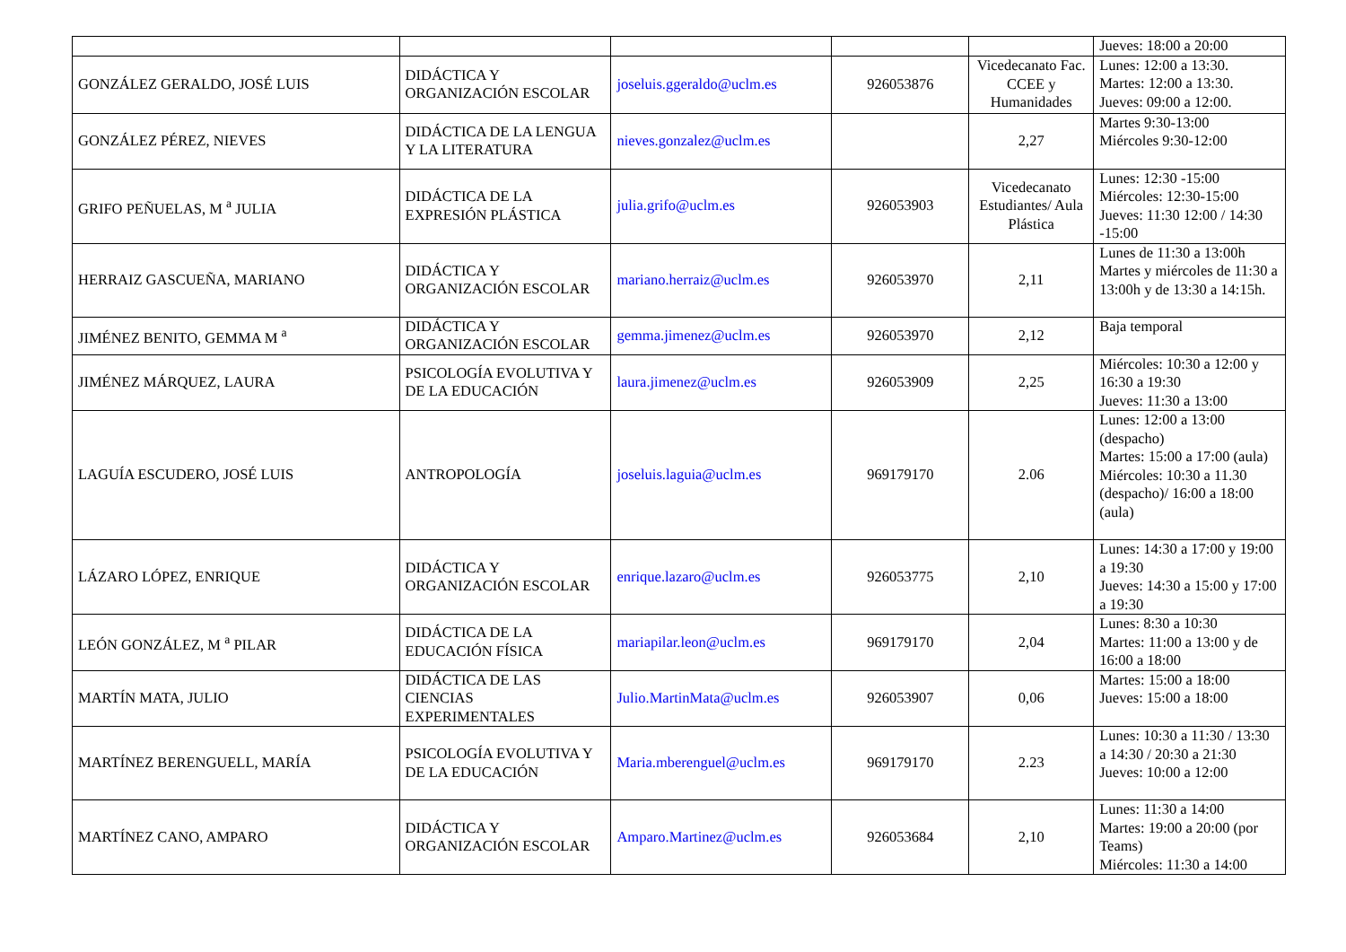| | | | | | Jueves: 18:00 a 20:00 |
| GONZÁLEZ GERALDO, JOSÉ LUIS | DIDÁCTICA Y ORGANIZACIÓN ESCOLAR | joseluis.ggeraldo@uclm.es | 926053876 | Vicedecanato Fac. CCEE y Humanidades | Lunes: 12:00 a 13:30. Martes: 12:00 a 13:30. Jueves: 09:00 a 12:00. |
| GONZÁLEZ PÉREZ, NIEVES | DIDÁCTICA DE LA LENGUA Y LA LITERATURA | nieves.gonzalez@uclm.es | | 2,27 | Martes 9:30-13:00 Miércoles 9:30-12:00 |
| GRIFO PEÑUELAS, M <sup>a</sup> JULIA | DIDÁCTICA DE LA EXPRESIÓN PLÁSTICA | julia.grifo@uclm.es | 926053903 | Vicedecanato Estudiantes/ Aula Plástica | Lunes: 12:30 -15:00 Miércoles: 12:30-15:00 Jueves: 11:30 12:00 / 14:30 -15:00 |
| HERRAIZ GASCUEÑA, MARIANO | DIDÁCTICA Y ORGANIZACIÓN ESCOLAR | mariano.herraiz@uclm.es | 926053970 | 2,11 | Lunes de 11:30 a 13:00h Martes y miércoles de 11:30 a 13:00h y de 13:30 a 14:15h. |
| JIMÉNEZ BENITO, GEMMA M <sup>a</sup> | DIDÁCTICA Y ORGANIZACIÓN ESCOLAR | gemma.jimenez@uclm.es | 926053970 | 2,12 | Baja temporal |
| JIMÉNEZ MÁRQUEZ, LAURA | PSICOLOGÍA EVOLUTIVA Y DE LA EDUCACIÓN | laura.jimenez@uclm.es | 926053909 | 2,25 | Miércoles: 10:30 a 12:00 y 16:30 a 19:30 Jueves: 11:30 a 13:00 |
| LAGUÍA ESCUDERO, JOSÉ LUIS | ANTROPOLOGÍA | joseluis.laguia@uclm.es | 969179170 | 2.06 | Lunes: 12:00 a 13:00 (despacho) Martes: 15:00 a 17:00 (aula) Miércoles: 10:30 a 11.30 (despacho)/ 16:00 a 18:00 (aula) |
| LÁZARO LÓPEZ, ENRIQUE | DIDÁCTICA Y ORGANIZACIÓN ESCOLAR | enrique.lazaro@uclm.es | 926053775 | 2,10 | Lunes: 14:30 a 17:00 y 19:00 a 19:30 Jueves: 14:30 a 15:00 y 17:00 a 19:30 |
| LEÓN GONZÁLEZ, M <sup>a</sup> PILAR | DIDÁCTICA DE LA EDUCACIÓN FÍSICA | mariapilar.leon@uclm.es | 969179170 | 2,04 | Lunes: 8:30 a 10:30 Martes: 11:00 a 13:00 y de 16:00 a 18:00 |
| MARTÍN MATA, JULIO | DIDÁCTICA DE LAS CIENCIAS EXPERIMENTALES | Julio.MartinMata@uclm.es | 926053907 | 0,06 | Martes: 15:00 a 18:00 Jueves: 15:00 a 18:00 |
| MARTÍNEZ BERENGUELL, MARÍA | PSICOLOGÍA EVOLUTIVA Y DE LA EDUCACIÓN | Maria.mberenguel@uclm.es | 969179170 | 2.23 | Lunes: 10:30 a 11:30 / 13:30 a 14:30 / 20:30 a 21:30 Jueves: 10:00 a 12:00 |
| MARTÍNEZ CANO, AMPARO | DIDÁCTICA Y ORGANIZACIÓN ESCOLAR | Amparo.Martinez@uclm.es | 926053684 | 2,10 | Lunes: 11:30 a 14:00 Martes: 19:00 a 20:00 (por Teams) Miércoles: 11:30 a 14:00 |